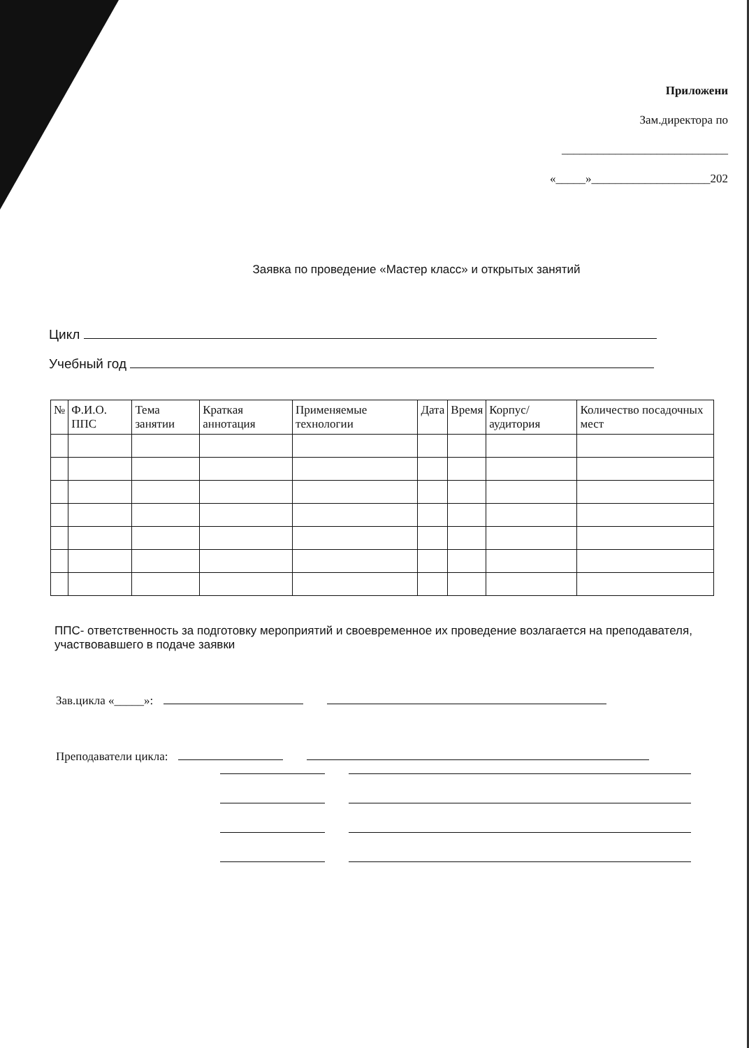Приложени
Зам.директора по
____________________________
«_____»____________________202
Заявка по проведение «Мастер класс» и открытых занятий
Цикл
Учебный год
| № | Ф.И.О. ППС | Тема занятии | Краткая аннотация | Применяемые технологии | Дата | Время | Корпус/ аудитория | Количество посадочных мест |
| --- | --- | --- | --- | --- | --- | --- | --- | --- |
ППС- ответственность за подготовку мероприятий и своевременное их проведение возлагается на преподавателя, участвовавшего в подаче заявки
Зав.цикла «_____»:
Преподаватели цикла: